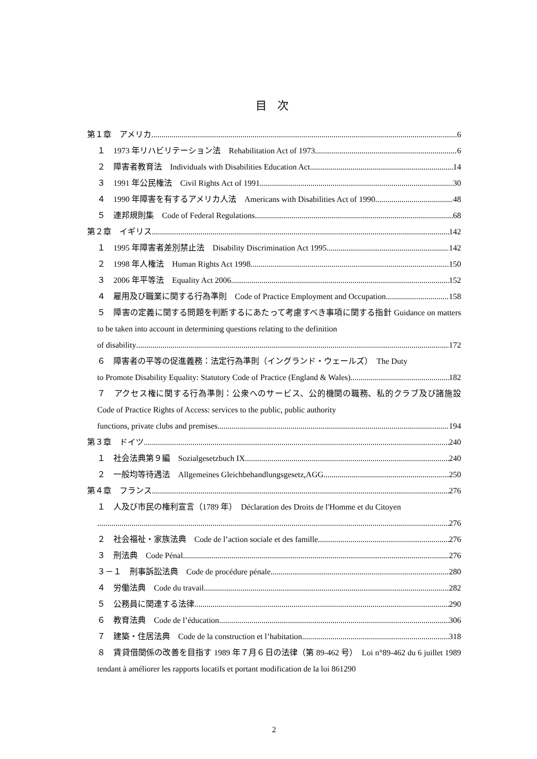目 次
第１章　アメリカ 6
１　1973 年リハビリテーション法　Rehabilitation Act of 1973 6
２　障害者教育法　Individuals with Disabilities Education Act 14
３　1991 年公民権法　Civil Rights Act of 1991 30
４　1990 年障害を有するアメリカ人法　Americans with Disabilities Act of 1990 48
５　連邦規則集　Code of Federal Regulations 68
第２章　イギリス 142
１　1995 年障害者差別禁止法　Disability Discrimination Act 1995 142
２　1998 年人権法　Human Rights Act 1998 150
３　2006 年平等法　Equality Act 2006 152
４　雇用及び職業に関する行為準則　Code of Practice Employment and Occupation 158
５　障害の定義に関する問題を判断するにあたって考慮すべき事項に関する指針 Guidance on matters to be taken into account in determining questions relating to the definition
of disability 172
６　障害者の平等の促進義務：法定行為準則（イングランド・ウェールズ）　The Duty
to Promote Disability Equality: Statutory Code of Practice (England & Wales) 182
７　アクセス権に関する行為準則：公衆へのサービス、公的機関の職務、私的クラブ及び諸施設　Code of Practice Rights of Access: services to the public, public authority
functions, private clubs and premises 194
第３章　ドイツ 240
１　社会法典第９編　Sozialgesetzbuch IX 240
２　一般均等待遇法　Allgemeines Gleichbehandlungsgesetz,AGG 250
第４章　フランス 276
１　人及び市民の権利宣言（1789 年）　Déclaration des Droits de l'Homme et du Citoyen
276
２　社会福祉・家族法典　Code de l’action sociale et des famille 276
３　刑法典　Code Pénal 276
３－１　刑事訴訟法典　Code de procédure pénale 280
４　労働法典　Code du travail 282
５　公務員に関連する法律 290
６　教育法典　Code de l’éducation 306
７　建築・住居法典　Code de la construction et l’habitation 318
８　賃貸借関係の改善を目指す 1989 年７月６日の法律（第 89-462 号）　Loi n°89-462 du 6 juillet 1989 tendant à améliorer les rapports locatifs et portant modification de la loi 861290
2